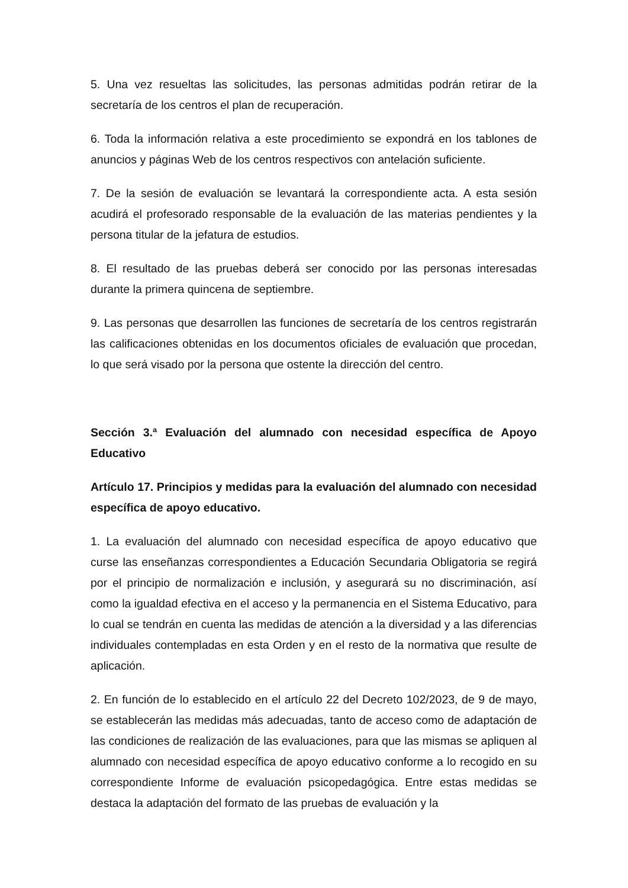5. Una vez resueltas las solicitudes, las personas admitidas podrán retirar de la secretaría de los centros el plan de recuperación.
6. Toda la información relativa a este procedimiento se expondrá en los tablones de anuncios y páginas Web de los centros respectivos con antelación suficiente.
7. De la sesión de evaluación se levantará la correspondiente acta. A esta sesión acudirá el profesorado responsable de la evaluación de las materias pendientes y la persona titular de la jefatura de estudios.
8. El resultado de las pruebas deberá ser conocido por las personas interesadas durante la primera quincena de septiembre.
9. Las personas que desarrollen las funciones de secretaría de los centros registrarán las calificaciones obtenidas en los documentos oficiales de evaluación que procedan, lo que será visado por la persona que ostente la dirección del centro.
Sección 3.ª Evaluación del alumnado con necesidad específica de Apoyo Educativo
Artículo 17. Principios y medidas para la evaluación del alumnado con necesidad específica de apoyo educativo.
1. La evaluación del alumnado con necesidad específica de apoyo educativo que curse las enseñanzas correspondientes a Educación Secundaria Obligatoria se regirá por el principio de normalización e inclusión, y asegurará su no discriminación, así como la igualdad efectiva en el acceso y la permanencia en el Sistema Educativo, para lo cual se tendrán en cuenta las medidas de atención a la diversidad y a las diferencias individuales contempladas en esta Orden y en el resto de la normativa que resulte de aplicación.
2. En función de lo establecido en el artículo 22 del Decreto 102/2023, de 9 de mayo, se establecerán las medidas más adecuadas, tanto de acceso como de adaptación de las condiciones de realización de las evaluaciones, para que las mismas se apliquen al alumnado con necesidad específica de apoyo educativo conforme a lo recogido en su correspondiente Informe de evaluación psicopedagógica. Entre estas medidas se destaca la adaptación del formato de las pruebas de evaluación y la